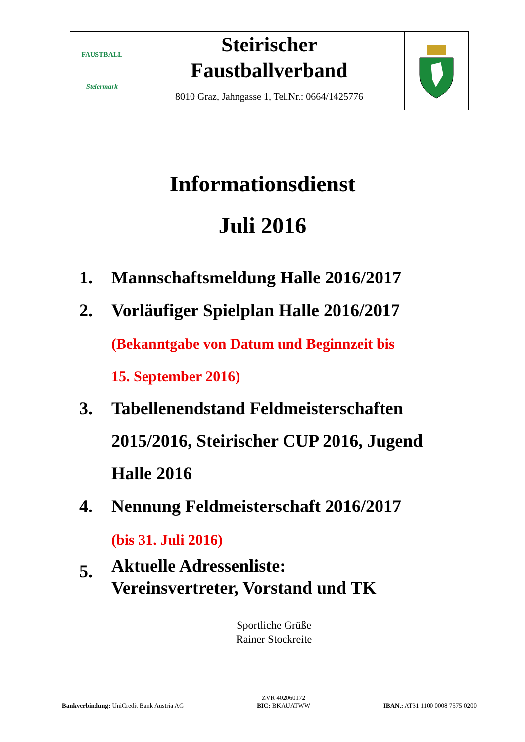| FAUSTBALL Steiermark | Steirischer Faustballverband | |
| | 8010 Graz, Jahngasse 1, Tel.Nr.: 0664/1425776 | |
Informationsdienst
Juli 2016
1. Mannschaftsmeldung Halle 2016/2017
2. Vorläufiger Spielplan Halle 2016/2017
(Bekanntgabe von Datum und Beginnzeit bis
15. September 2016)
3. Tabellenendstand Feldmeisterschaften
2015/2016, Steirischer CUP 2016, Jugend
Halle 2016
4. Nennung Feldmeisterschaft 2016/2017
(bis 31. Juli 2016)
5. Aktuelle Adressenliste:
Vereinsvertreter, Vorstand und TK
Sportliche Grüße
Rainer Stockreite
Bankverbindung: UniCredit Bank Austria AG
ZVR 402060172
BIC: BKAUATWW
IBAN.: AT31 1100 0008 7575 0200